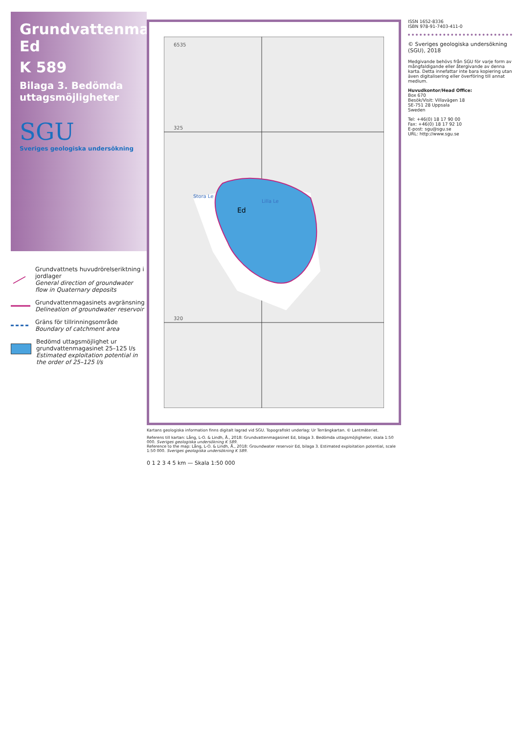Grundvattenmagasinet Ed
K 589
Bilaga 3. Bedömda uttagsmöjligheter
SGU
Sveriges geologiska undersökning
Grundvattnets huvudrörelseriktning i jordlager
General direction of groundwater flow in Quaternary deposits
Grundvattenmagasinets avgränsning
Delineation of groundwater reservoir
Gräns för tillrinningsområde
Boundary of catchment area
Bedömd uttagsmöjlighet ur grundvattenmagasinet 25–125 l/s
Estimated exploitation potential in the order of 25–125 l/s
6535
325
320
Ed
Stora Le
Lilla Le
Kartans geologiska information finns digitalt lagrad vid SGU. Topografiskt underlag: Ur Terrängkartan. © Lantmäteriet.
Referens till kartan: Lång, L-O. & Lindh, Å., 2018: Grundvattenmagasinet Ed, bilaga 3. Bedömda uttagsmöjligheter, skala 1:50 000. Sveriges geologiska undersökning K 589.
Reference to the map: Lång, L-O. & Lindh, Å., 2018: Groundwater reservoir Ed, bilaga 3. Estimated exploitation potential, scale 1:50 000. Sveriges geologiska undersökning K 589.
0 1 2 3 4 5 km — Skala 1:50 000
ISSN 1652-8336
ISBN 978-91-7403-411-0
© Sveriges geologiska undersökning (SGU), 2018
Medgivande behövs från SGU för varje form av mångfaldigande eller återgivande av denna karta. Detta innefattar inte bara kopiering utan även digitalisering eller överföring till annat medium.
Huvudkontor/Head Office:
Box 670
Besök/Visit: Villavägen 18
SE-751 28 Uppsala
Sweden
Tel: +46(0) 18 17 90 00
Fax: +46(0) 18 17 92 10
E-post: sgu@sgu.se
URL: http://www.sgu.se